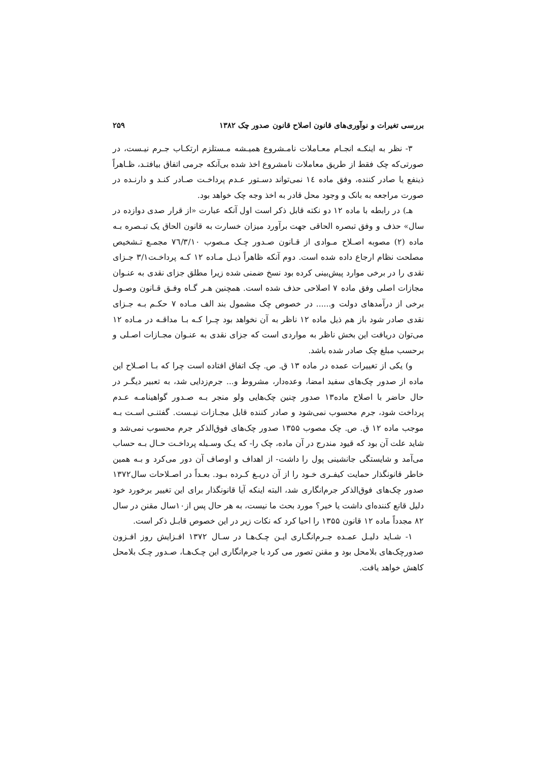بررسی تغیرات و نوآوری‌های قانون اصلاح قانون صدور چک ۱۳۸۲ ۲۵۹
۳- نظر به اینکـه انجـام معـاملات نامـشروع همیـشه مـستلزم ارتکـاب جـرم نیـست، در صورتی‌که چک فقط از طریق معاملات نامشروع اخذ شده بی‌آنکه جرمی اتفاق بیافتـد، ظـاهراً ذینفع یا صادر کننده، وفق ماده ١٤ نمی‌تواند دسـتور عـدم پرداخـت صـادر کنـد و دارنـده در صورت مراجعه به بانک و وجود محل قادر به اخذ وجه چک خواهد بود.
هـ) در رابطه با ماده ۱۲ دو نکته قابل ذکر است اول آنکه عبارت «از قرار صدی دوازده در سال» حذف و وفق تبصره الحاقی جهت برآورد میزان خسارت به قانون الحاق یک تبـصره بـه ماده (۲) مصوبه اصـلاح مـوادی از قـانون صـدور چـک مـصوب ۷٦/۳/۱۰ مجمـع تـشخیص مصلحت نظام ارجاع داده شده است. دوم آنکه ظاهراً ذیـل مـاده ۱۲ کـه پرداخـت۳/۱ جـزای نقدی را در برخی موارد پیش‌بینی کرده بود نسخ ضمنی شده زیرا مطلق جزای نقدی به عنـوان مجازات اصلی وفق ماده ۷ اصلاحی حذف شده است. همچنین هـر گـاه وفـق قـانون وصـول برخی از درآمدهای دولت و...... در خصوص چک مشمول بند الف مـاده ۷ حکـم بـه جـزای نقدی صادر شود باز هم ذیل ماده ۱۲ ناظر به آن نخواهد بود چـرا کـه بـا مداقـه در مـاده ۱۲ می‌توان دریافت این بخش ناظر به مواردی است که جزای نقدی به عنـوان مجـازات اصـلی و برحسب مبلغ چک صادر شده باشد.
و) یکی از تغییرات عمده در ماده ۱۳ ق. ص. چک اتفاق افتاده است چرا که بـا اصـلاح این ماده از صدور چک‌های سفید امضا، وعده‌دار، مشروط و... جرم‌زدایی شد، به تعبیر دیگـر در حال حاضر با اصلاح ماده۱۳ صدور چنین چک‌هایی ولو منجر بـه صـدور گواهینامـه عـدم پرداخت شود، جرم محسوب نمی‌شود و صادر کننده قابل مجـازات نیـست. گفتنـی اسـت بـه موجب ماده ۱۲ ق. ص. چک مصوب ۱۳۵۵ صدور چک‌های فوق‌الذکر جرم محسوب نمی‌شد و شاید علت آن بود که قیود مندرج در آن ماده، چک را- که یـک وسـیله پرداخـت حـال بـه حساب می‌آمد و شایستگی جانشینی پول را داشت- از اهداف و اوصاف آن دور می‌کرد و بـه همین خاطر قانونگذار حمایت کیفـری خـود را از آن دریـغ کـرده بـود. بعـداً در اصـلاحات سال۱۳۷۲ صدور چک‌های فوق‌الذکر جرم‌انگاری شد، البته اینکه آیا قانونگذار برای این تغییر برخورد خود دلیل قانع کننده‌ای داشت یا خیر؟ مورد بحث ما نیست، به هر حال پس از۱۰سال مقنن در سال ۸۲ مجدداً ماده ۱۲ قانون ۱۳۵۵ را احیا کرد که نکات زیر در این خصوص قابـل ذکر است.
۱- شـاید دلیـل عمـده جـرم‌انگـاری ایـن چـک‌هـا در سـال ۱۳۷۲ افـزایش روز افـزون صدورچک‌های بلامحل بود و مقنن تصور می کرد با جرم‌انگاری این چـک‌هـا، صـدور چـک بلامحل کاهش خواهد یافت.